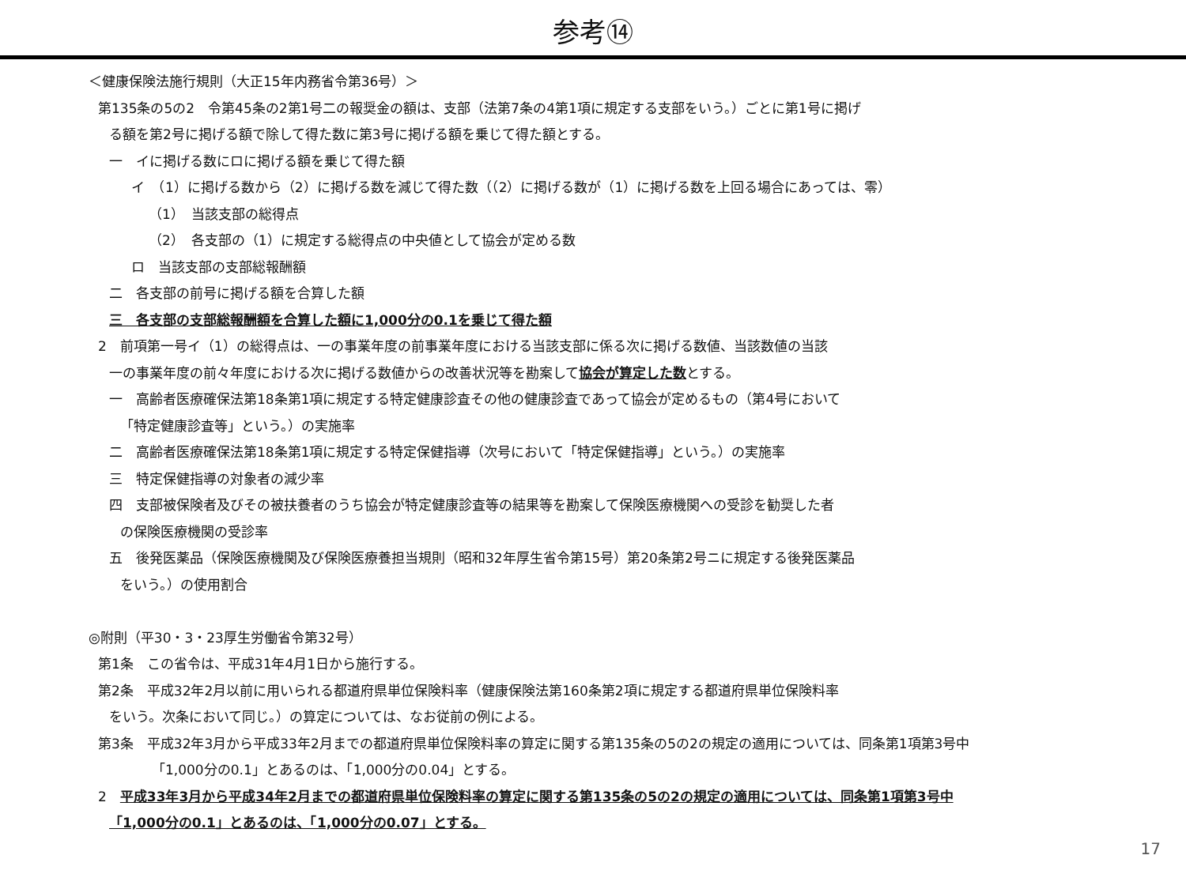参考⑭
＜健康保険法施行規則（大正15年内務省令第36号）＞
第135条の5の2　令第45条の2第1号二の報奨金の額は、支部（法第7条の4第1項に規定する支部をいう。）ごとに第1号に掲げ
る額を第2号に掲げる額で除して得た数に第3号に掲げる額を乗じて得た額とする。
一　イに掲げる数にロに掲げる額を乗じて得た額
イ　（1）に掲げる数から（2）に掲げる数を減じて得た数（（2）に掲げる数が（1）に掲げる数を上回る場合にあっては、零）
（1）　当該支部の総得点
（2）　各支部の（1）に規定する総得点の中央値として協会が定める数
ロ　当該支部の支部総報酬額
二　各支部の前号に掲げる額を合算した額
三　各支部の支部総報酬額を合算した額に1,000分の0.1を乗じて得た額
2　前項第一号イ（1）の総得点は、一の事業年度の前事業年度における当該支部に係る次に掲げる数値、当該数値の当該
一の事業年度の前々年度における次に掲げる数値からの改善状況等を勘案して協会が算定した数とする。
一　高齢者医療確保法第18条第1項に規定する特定健康診査その他の健康診査であって協会が定めるもの（第4号において
「特定健康診査等」という。）の実施率
二　高齢者医療確保法第18条第1項に規定する特定保健指導（次号において「特定保健指導」という。）の実施率
三　特定保健指導の対象者の減少率
四　支部被保険者及びその被扶養者のうち協会が特定健康診査等の結果等を勘案して保険医療機関への受診を勧奨した者
の保険医療機関の受診率
五　後発医薬品（保険医療機関及び保険医療養担当規則（昭和32年厚生省令第15号）第20条第2号ニに規定する後発医薬品
をいう。）の使用割合
◎附則（平30・3・23厚生労働省令第32号）
第1条　この省令は、平成31年4月1日から施行する。
第2条　平成32年2月以前に用いられる都道府県単位保険料率（健康保険法第160条第2項に規定する都道府県単位保険料率
をいう。次条において同じ。）の算定については、なお従前の例による。
第3条　平成32年3月から平成33年2月までの都道府県単位保険料率の算定に関する第135条の5の2の規定の適用については、同条第1項第3号中
「1,000分の0.1」とあるのは、「1,000分の0.04」とする。
2　平成33年3月から平成34年2月までの都道府県単位保険料率の算定に関する第135条の5の2の規定の適用については、同条第1項第3号中
「1,000分の0.1」とあるのは、「1,000分の0.07」とする。
17